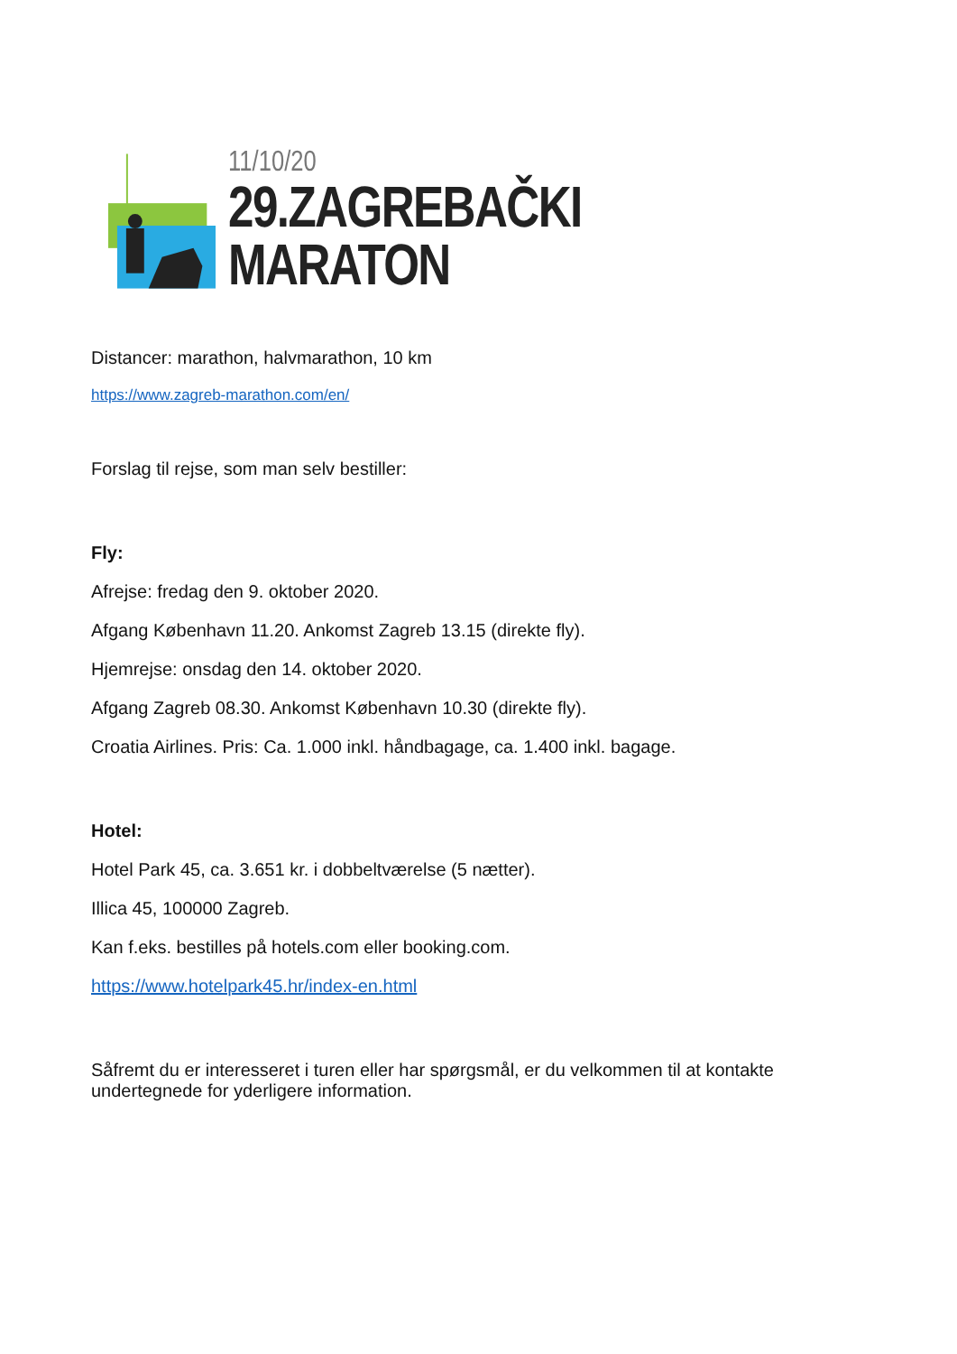11/10/20
29.ZAGREBAČKI MARATON
Distancer: marathon, halvmarathon, 10 km
https://www.zagreb-marathon.com/en/
Forslag til rejse, som man selv bestiller:
Fly:
Afrejse: fredag den 9. oktober 2020.
Afgang København 11.20. Ankomst Zagreb 13.15 (direkte fly).
Hjemrejse: onsdag den 14. oktober 2020.
Afgang Zagreb 08.30. Ankomst København 10.30 (direkte fly).
Croatia Airlines. Pris: Ca. 1.000 inkl. håndbagage, ca. 1.400 inkl. bagage.
Hotel:
Hotel Park 45, ca. 3.651 kr. i dobbeltværelse (5 nætter).
Illica 45, 100000 Zagreb.
Kan f.eks. bestilles på hotels.com eller booking.com.
https://www.hotelpark45.hr/index-en.html
Såfremt du er interesseret i turen eller har spørgsmål, er du velkommen til at kontakte undertegnede for yderligere information.